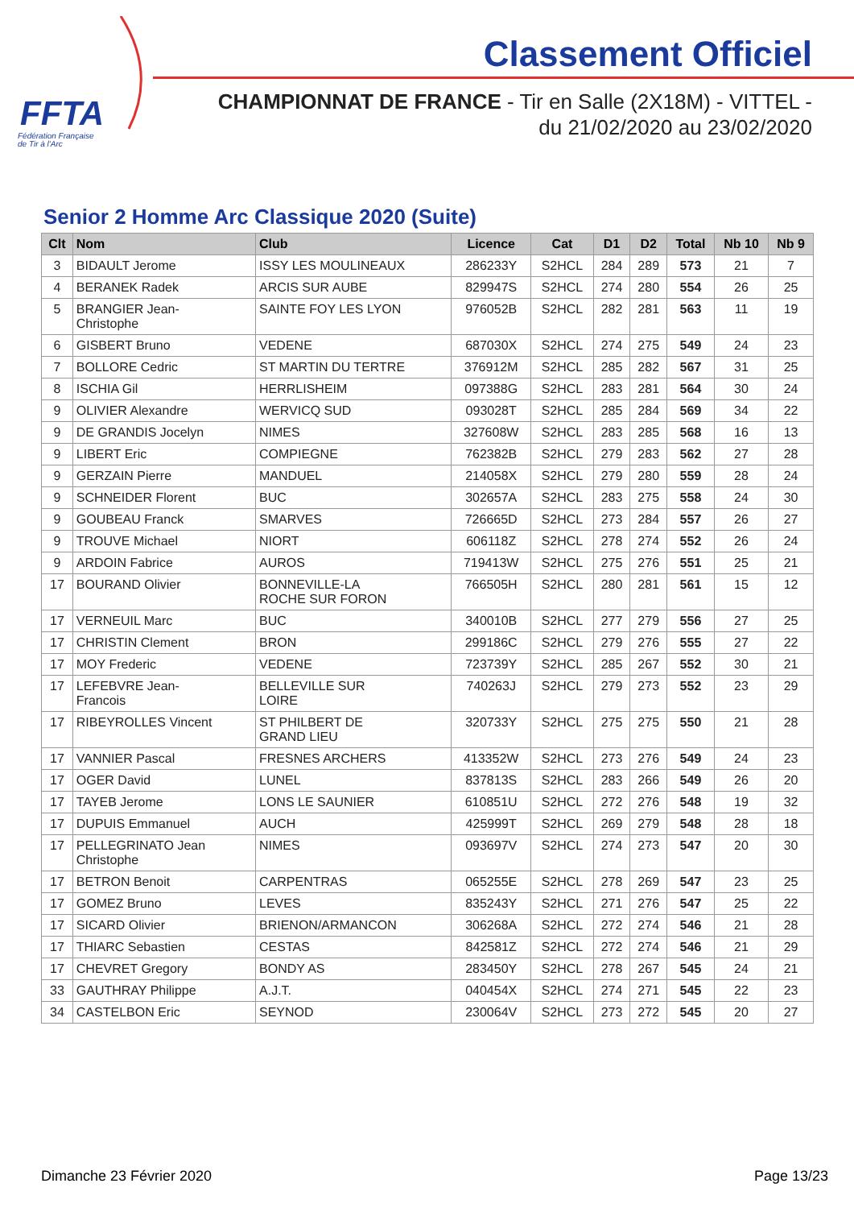FFTA
Fédération Française
de Tir à l'Arc
Classement Officiel
CHAMPIONNAT DE FRANCE - Tir en Salle (2X18M) - VITTEL -
du 21/02/2020 au 23/02/2020
Senior 2 Homme Arc Classique 2020 (Suite)
| Clt | Nom | Club | Licence | Cat | D1 | D2 | Total | Nb 10 | Nb 9 |
| --- | --- | --- | --- | --- | --- | --- | --- | --- | --- |
| 3 | BIDAULT Jerome | ISSY LES MOULINEAUX | 286233Y | S2HCL | 284 | 289 | 573 | 21 | 7 |
| 4 | BERANEK Radek | ARCIS SUR AUBE | 829947S | S2HCL | 274 | 280 | 554 | 26 | 25 |
| 5 | BRANGIER Jean- Christophe | SAINTE FOY LES LYON | 976052B | S2HCL | 282 | 281 | 563 | 11 | 19 |
| 6 | GISBERT Bruno | VEDENE | 687030X | S2HCL | 274 | 275 | 549 | 24 | 23 |
| 7 | BOLLORE Cedric | ST MARTIN DU TERTRE | 376912M | S2HCL | 285 | 282 | 567 | 31 | 25 |
| 8 | ISCHIA Gil | HERRLISHEIM | 097388G | S2HCL | 283 | 281 | 564 | 30 | 24 |
| 9 | OLIVIER Alexandre | WERVICQ SUD | 093028T | S2HCL | 285 | 284 | 569 | 34 | 22 |
| 9 | DE GRANDIS Jocelyn | NIMES | 327608W | S2HCL | 283 | 285 | 568 | 16 | 13 |
| 9 | LIBERT Eric | COMPIEGNE | 762382B | S2HCL | 279 | 283 | 562 | 27 | 28 |
| 9 | GERZAIN Pierre | MANDUEL | 214058X | S2HCL | 279 | 280 | 559 | 28 | 24 |
| 9 | SCHNEIDER Florent | BUC | 302657A | S2HCL | 283 | 275 | 558 | 24 | 30 |
| 9 | GOUBEAU Franck | SMARVES | 726665D | S2HCL | 273 | 284 | 557 | 26 | 27 |
| 9 | TROUVE Michael | NIORT | 606118Z | S2HCL | 278 | 274 | 552 | 26 | 24 |
| 9 | ARDOIN Fabrice | AUROS | 719413W | S2HCL | 275 | 276 | 551 | 25 | 21 |
| 17 | BOURAND Olivier | BONNEVILLE-LA ROCHE SUR FORON | 766505H | S2HCL | 280 | 281 | 561 | 15 | 12 |
| 17 | VERNEUIL Marc | BUC | 340010B | S2HCL | 277 | 279 | 556 | 27 | 25 |
| 17 | CHRISTIN Clement | BRON | 299186C | S2HCL | 279 | 276 | 555 | 27 | 22 |
| 17 | MOY Frederic | VEDENE | 723739Y | S2HCL | 285 | 267 | 552 | 30 | 21 |
| 17 | LEFEBVRE Jean- Francois | BELLEVILLE SUR LOIRE | 740263J | S2HCL | 279 | 273 | 552 | 23 | 29 |
| 17 | RIBEYROLLES Vincent | ST PHILBERT DE GRAND LIEU | 320733Y | S2HCL | 275 | 275 | 550 | 21 | 28 |
| 17 | VANNIER Pascal | FRESNES ARCHERS | 413352W | S2HCL | 273 | 276 | 549 | 24 | 23 |
| 17 | OGER David | LUNEL | 837813S | S2HCL | 283 | 266 | 549 | 26 | 20 |
| 17 | TAYEB Jerome | LONS LE SAUNIER | 610851U | S2HCL | 272 | 276 | 548 | 19 | 32 |
| 17 | DUPUIS Emmanuel | AUCH | 425999T | S2HCL | 269 | 279 | 548 | 28 | 18 |
| 17 | PELLEGRINATO Jean Christophe | NIMES | 093697V | S2HCL | 274 | 273 | 547 | 20 | 30 |
| 17 | BETRON Benoit | CARPENTRAS | 065255E | S2HCL | 278 | 269 | 547 | 23 | 25 |
| 17 | GOMEZ Bruno | LEVES | 835243Y | S2HCL | 271 | 276 | 547 | 25 | 22 |
| 17 | SICARD Olivier | BRIENON/ARMANCON | 306268A | S2HCL | 272 | 274 | 546 | 21 | 28 |
| 17 | THIARC Sebastien | CESTAS | 842581Z | S2HCL | 272 | 274 | 546 | 21 | 29 |
| 17 | CHEVRET Gregory | BONDY AS | 283450Y | S2HCL | 278 | 267 | 545 | 24 | 21 |
| 33 | GAUTHRAY Philippe | A.J.T. | 040454X | S2HCL | 274 | 271 | 545 | 22 | 23 |
| 34 | CASTELBON Eric | SEYNOD | 230064V | S2HCL | 273 | 272 | 545 | 20 | 27 |
Dimanche 23 Février 2020 Page 13/23